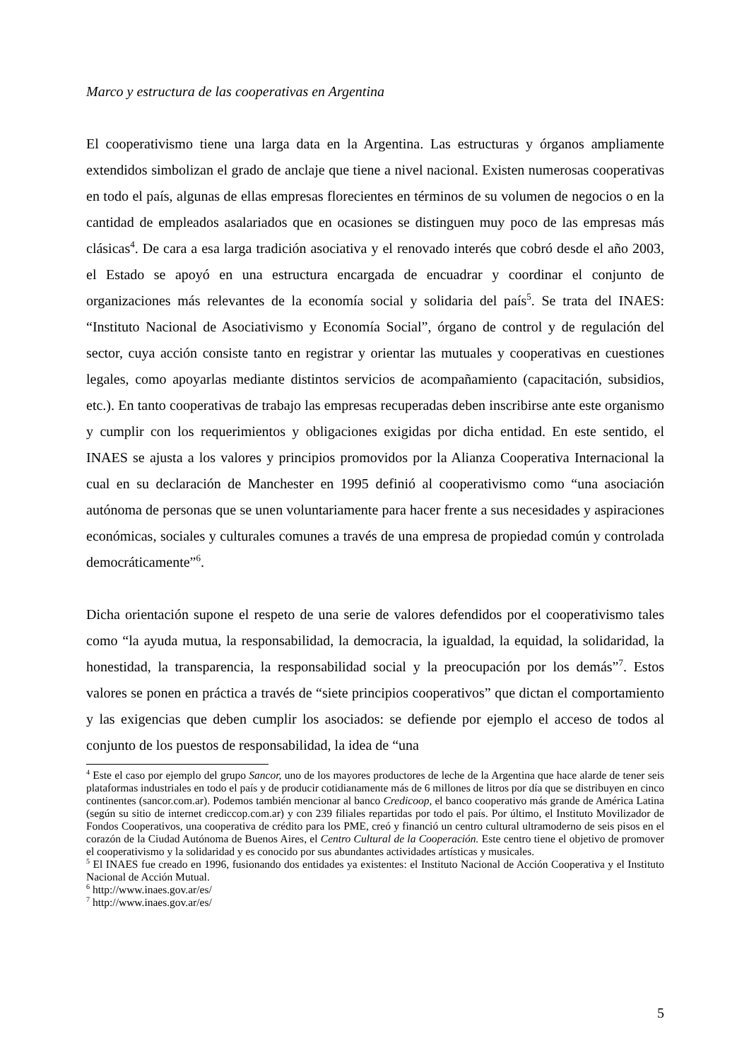Marco y estructura de las cooperativas en Argentina
El cooperativismo tiene una larga data en la Argentina. Las estructuras y órganos ampliamente extendidos simbolizan el grado de anclaje que tiene a nivel nacional. Existen numerosas cooperativas en todo el país, algunas de ellas empresas florecientes en términos de su volumen de negocios o en la cantidad de empleados asalariados que en ocasiones se distinguen muy poco de las empresas más clásicas<sup>4</sup>. De cara a esa larga tradición asociativa y el renovado interés que cobró desde el año 2003, el Estado se apoyó en una estructura encargada de encuadrar y coordinar el conjunto de organizaciones más relevantes de la economía social y solidaria del país<sup>5</sup>. Se trata del INAES: “Instituto Nacional de Asociativismo y Economía Social”, órgano de control y de regulación del sector, cuya acción consiste tanto en registrar y orientar las mutuales y cooperativas en cuestiones legales, como apoyarlas mediante distintos servicios de acompañamiento (capacitación, subsidios, etc.). En tanto cooperativas de trabajo las empresas recuperadas deben inscribirse ante este organismo y cumplir con los requerimientos y obligaciones exigidas por dicha entidad. En este sentido, el INAES se ajusta a los valores y principios promovidos por la Alianza Cooperativa Internacional la cual en su declaración de Manchester en 1995 definió al cooperativismo como “una asociación autónoma de personas que se unen voluntariamente para hacer frente a sus necesidades y aspiraciones económicas, sociales y culturales comunes a través de una empresa de propiedad común y controlada democráticamente”<sup>6</sup>.
Dicha orientación supone el respeto de una serie de valores defendidos por el cooperativismo tales como “la ayuda mutua, la responsabilidad, la democracia, la igualdad, la equidad, la solidaridad, la honestidad, la transparencia, la responsabilidad social y la preocupación por los demás”<sup>7</sup>. Estos valores se ponen en práctica a través de “siete principios cooperativos” que dictan el comportamiento y las exigencias que deben cumplir los asociados: se defiende por ejemplo el acceso de todos al conjunto de los puestos de responsabilidad, la idea de “una
<sup>4</sup> Este el caso por ejemplo del grupo Sancor, uno de los mayores productores de leche de la Argentina que hace alarde de tener seis plataformas industriales en todo el país y de producir cotidianamente más de 6 millones de litros por día que se distribuyen en cinco continentes (sancor.com.ar). Podemos también mencionar al banco Credicoop, el banco cooperativo más grande de América Latina (según su sitio de internet crediccop.com.ar) y con 239 filiales repartidas por todo el país. Por último, el Instituto Movilizador de Fondos Cooperativos, una cooperativa de crédito para los PME, creó y financió un centro cultural ultramoderno de seis pisos en el corazón de la Ciudad Autónoma de Buenos Aires, el Centro Cultural de la Cooperación. Este centro tiene el objetivo de promover el cooperativismo y la solidaridad y es conocido por sus abundantes actividades artísticas y musicales.
<sup>5</sup> El INAES fue creado en 1996, fusionando dos entidades ya existentes: el Instituto Nacional de Acción Cooperativa y el Instituto Nacional de Acción Mutual.
<sup>6</sup> http://www.inaes.gov.ar/es/
<sup>7</sup> http://www.inaes.gov.ar/es/
5